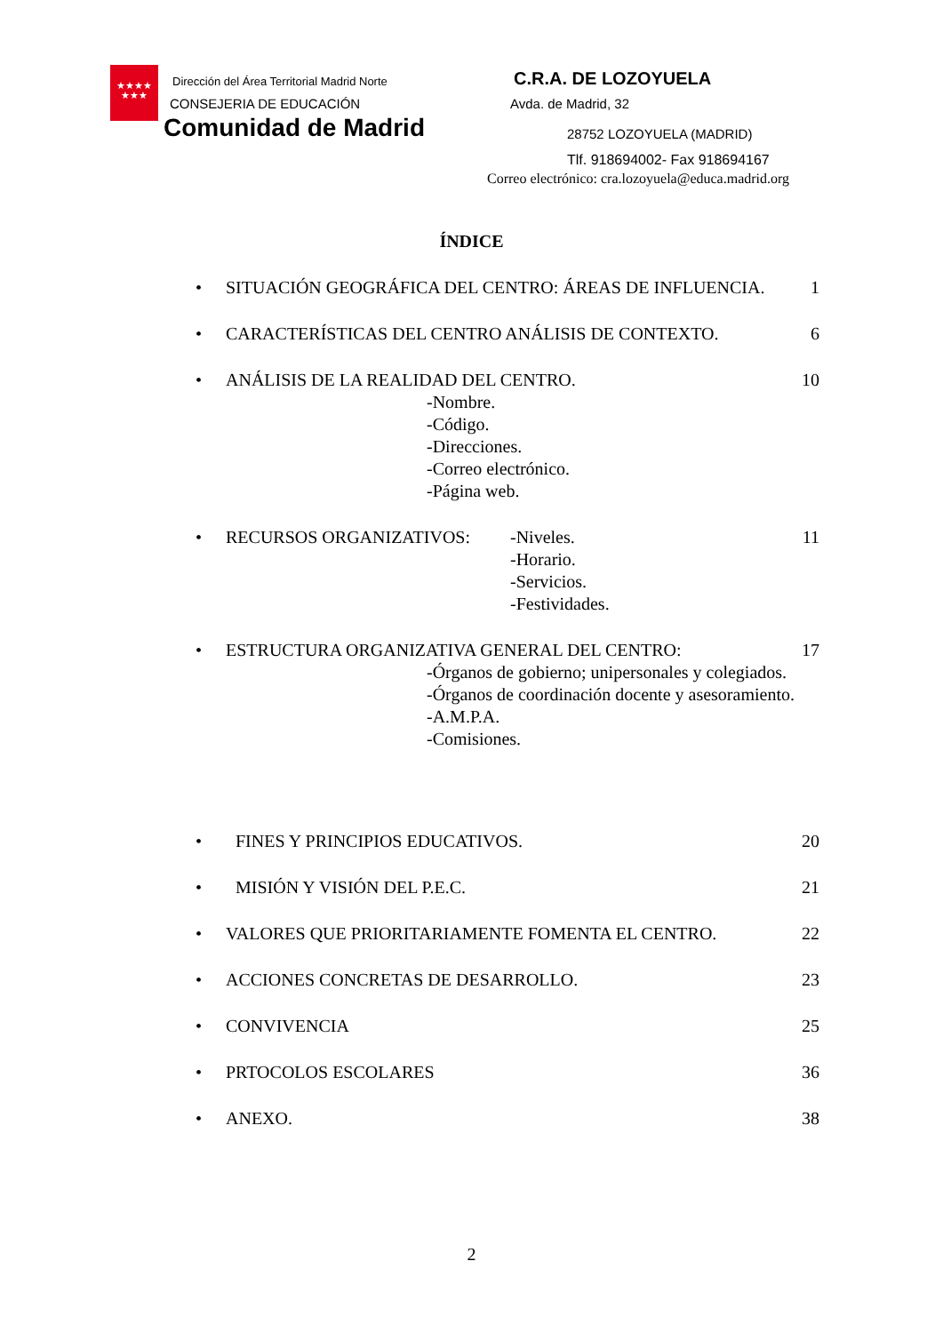★★★★
★★★
Dirección del Área Territorial Madrid Norte
CONSEJERIA DE EDUCACIÓN
Comunidad de Madrid
C.R.A. DE LOZOYUELA
Avda. de Madrid, 32
28752 LOZOYUELA (MADRID)
Tlf. 918694002- Fax 918694167
Correo electrónico: cra.lozoyuela@educa.madrid.org
ÍNDICE
•
SITUACIÓN GEOGRÁFICA DEL CENTRO: ÁREAS DE INFLUENCIA.
1
•
CARACTERÍSTICAS DEL CENTRO ANÁLISIS DE CONTEXTO.
6
•
ANÁLISIS DE LA REALIDAD DEL CENTRO.
-Nombre.
-Código.
-Direcciones.
-Correo electrónico.
-Página web.
10
•
RECURSOS ORGANIZATIVOS: -Niveles.
-Horario.
-Servicios.
-Festividades.
11
•
ESTRUCTURA ORGANIZATIVA GENERAL DEL CENTRO:
-Órganos de gobierno; unipersonales y colegiados.
-Órganos de coordinación docente y asesoramiento.
-A.M.P.A.
-Comisiones.
17
•
FINES Y PRINCIPIOS EDUCATIVOS.
20
•
MISIÓN Y VISIÓN DEL P.E.C.
21
•
VALORES QUE PRIORITARIAMENTE FOMENTA EL CENTRO.
22
•
ACCIONES CONCRETAS DE DESARROLLO.
23
•
CONVIVENCIA
25
•
PRTOCOLOS ESCOLARES
36
•
ANEXO.
38
2